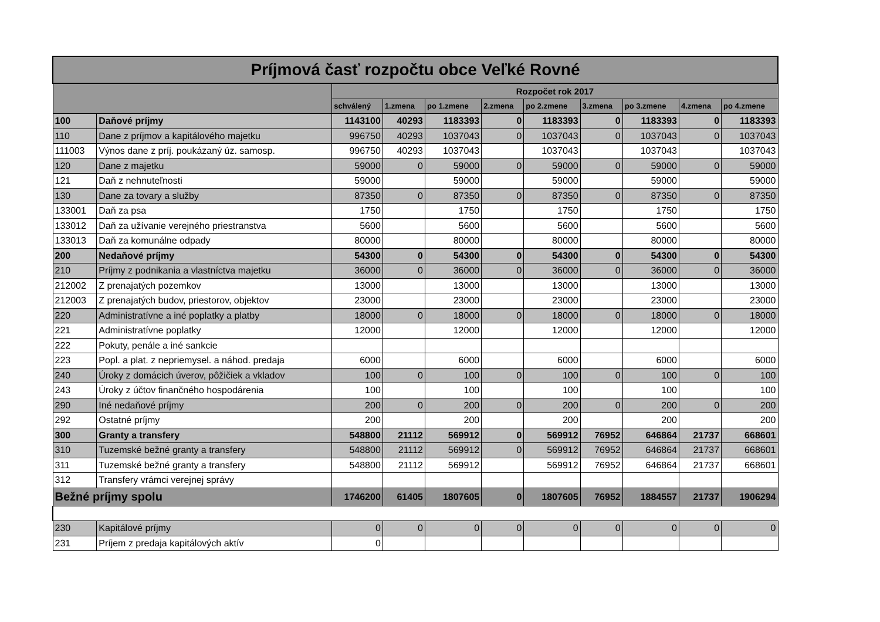| Príjmová časť rozpočtu obce Veľké Rovné | | | | | | | | | | |
| --- | --- | --- | --- | --- | --- | --- | --- | --- | --- | --- |
| | | Rozpočet rok 2017 | | | | | | | | |
| | | schválený | 1.zmena | po 1.zmene | 2.zmena | po 2.zmene | 3.zmena | po 3.zmene | 4.zmena | po 4.zmene |
| 100 | Daňové príjmy | 1143100 | 40293 | 1183393 | 0 | 1183393 | 0 | 1183393 | 0 | 1183393 |
| 110 | Dane z príjmov a kapitálového majetku | 996750 | 40293 | 1037043 | 0 | 1037043 | 0 | 1037043 | 0 | 1037043 |
| 111003 | Výnos dane z príj. poukázaný úz. samosp. | 996750 | 40293 | 1037043 | | 1037043 | | 1037043 | | 1037043 |
| 120 | Dane z majetku | 59000 | 0 | 59000 | 0 | 59000 | 0 | 59000 | 0 | 59000 |
| 121 | Daň z nehnuteľnosti | 59000 | | 59000 | | 59000 | | 59000 | | 59000 |
| 130 | Dane za tovary a služby | 87350 | 0 | 87350 | 0 | 87350 | 0 | 87350 | 0 | 87350 |
| 133001 | Daň za psa | 1750 | | 1750 | | 1750 | | 1750 | | 1750 |
| 133012 | Daň za užívanie verejného priestranstva | 5600 | | 5600 | | 5600 | | 5600 | | 5600 |
| 133013 | Daň za komunálne odpady | 80000 | | 80000 | | 80000 | | 80000 | | 80000 |
| 200 | Nedaňové príjmy | 54300 | 0 | 54300 | 0 | 54300 | 0 | 54300 | 0 | 54300 |
| 210 | Príjmy z podnikania a vlastníctva majetku | 36000 | 0 | 36000 | 0 | 36000 | 0 | 36000 | 0 | 36000 |
| 212002 | Z prenajatých pozemkov | 13000 | | 13000 | | 13000 | | 13000 | | 13000 |
| 212003 | Z prenajatých budov, priestorov, objektov | 23000 | | 23000 | | 23000 | | 23000 | | 23000 |
| 220 | Administratívne a iné poplatky a platby | 18000 | 0 | 18000 | 0 | 18000 | 0 | 18000 | 0 | 18000 |
| 221 | Administratívne poplatky | 12000 | | 12000 | | 12000 | | 12000 | | 12000 |
| 222 | Pokuty, penále a iné sankcie | | | | | | | | | |
| 223 | Popl. a plat. z nepriemysel. a náhod. predaja | 6000 | | 6000 | | 6000 | | 6000 | | 6000 |
| 240 | Úroky z domácich úverov, pôžičiek a vkladov | 100 | 0 | 100 | 0 | 100 | 0 | 100 | 0 | 100 |
| 243 | Úroky z účtov finančného hospodárenia | 100 | | 100 | | 100 | | 100 | | 100 |
| 290 | Iné nedaňové príjmy | 200 | 0 | 200 | 0 | 200 | 0 | 200 | 0 | 200 |
| 292 | Ostatné príjmy | 200 | | 200 | | 200 | | 200 | | 200 |
| 300 | Granty a transfery | 548800 | 21112 | 569912 | 0 | 569912 | 76952 | 646864 | 21737 | 668601 |
| 310 | Tuzemské bežné granty a transfery | 548800 | 21112 | 569912 | 0 | 569912 | 76952 | 646864 | 21737 | 668601 |
| 311 | Tuzemské bežné granty a transfery | 548800 | 21112 | 569912 | | 569912 | 76952 | 646864 | 21737 | 668601 |
| 312 | Transfery vrámci verejnej správy | | | | | | | | | |
| Bežné príjmy spolu | | 1746200 | 61405 | 1807605 | 0 | 1807605 | 76952 | 1884557 | 21737 | 1906294 |
| 230 | Kapitálové príjmy | 0 | 0 | 0 | 0 | 0 | 0 | 0 | 0 | 0 |
| 231 | Príjem z predaja kapitálových aktív | 0 | | | | | | | | |